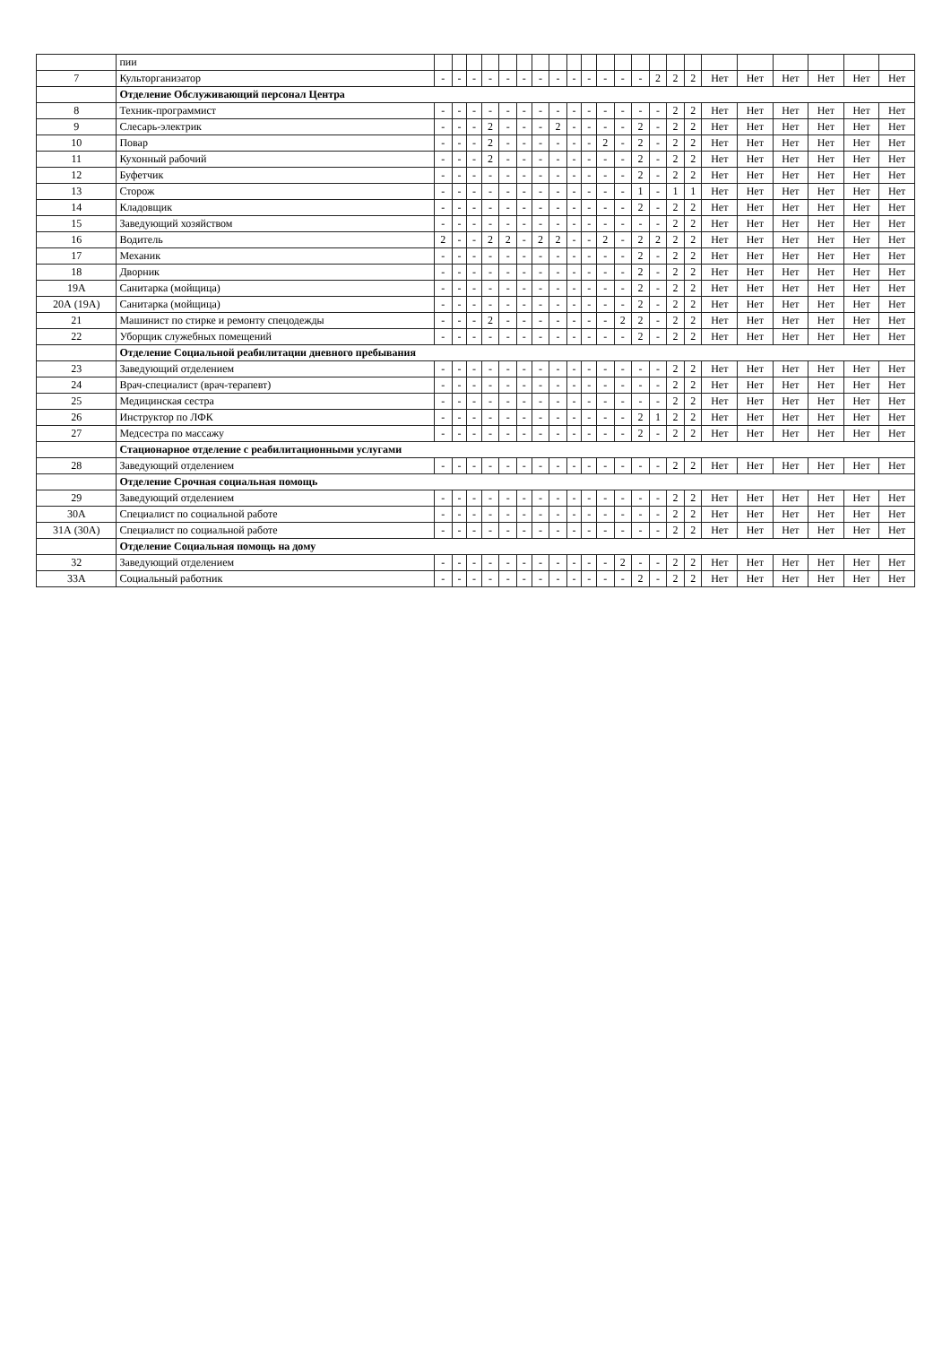| | пии | | | | | | | | | | | | | | | | | | | | | | |
| 7 | Культорганизатор | - | - | - | - | - | - | - | - | - | - | - | - | - | 2 | 2 | 2 | Нет | Нет | Нет | Нет | Нет | Нет |
| | Отделение Обслуживающий персонал Центра | | | | | | | | | | | | | | | | | | | | | | |
| 8 | Техник-программист | - | - | - | - | - | - | - | - | - | - | - | - | - | - | 2 | 2 | Нет | Нет | Нет | Нет | Нет | Нет |
| 9 | Слесарь-электрик | - | - | - | 2 | - | - | - | 2 | - | - | - | - | 2 | - | 2 | 2 | Нет | Нет | Нет | Нет | Нет | Нет |
| 10 | Повар | - | - | - | 2 | - | - | - | - | - | - | 2 | - | 2 | - | 2 | 2 | Нет | Нет | Нет | Нет | Нет | Нет |
| 11 | Кухонный рабочий | - | - | - | 2 | - | - | - | - | - | - | - | - | 2 | - | 2 | 2 | Нет | Нет | Нет | Нет | Нет | Нет |
| 12 | Буфетчик | - | - | - | - | - | - | - | - | - | - | - | - | 2 | - | 2 | 2 | Нет | Нет | Нет | Нет | Нет | Нет |
| 13 | Сторож | - | - | - | - | - | - | - | - | - | - | - | - | 1 | - | 1 | 1 | Нет | Нет | Нет | Нет | Нет | Нет |
| 14 | Кладовщик | - | - | - | - | - | - | - | - | - | - | - | - | 2 | - | 2 | 2 | Нет | Нет | Нет | Нет | Нет | Нет |
| 15 | Заведующий хозяйством | - | - | - | - | - | - | - | - | - | - | - | - | - | - | 2 | 2 | Нет | Нет | Нет | Нет | Нет | Нет |
| 16 | Водитель | 2 | - | - | 2 | 2 | - | 2 | 2 | - | - | 2 | - | 2 | 2 | 2 | 2 | Нет | Нет | Нет | Нет | Нет | Нет |
| 17 | Механик | - | - | - | - | - | - | - | - | - | - | - | - | 2 | - | 2 | 2 | Нет | Нет | Нет | Нет | Нет | Нет |
| 18 | Дворник | - | - | - | - | - | - | - | - | - | - | - | - | 2 | - | 2 | 2 | Нет | Нет | Нет | Нет | Нет | Нет |
| 19А | Санитарка (мойщица) | - | - | - | - | - | - | - | - | - | - | - | - | 2 | - | 2 | 2 | Нет | Нет | Нет | Нет | Нет | Нет |
| 20А (19А) | Санитарка (мойщица) | - | - | - | - | - | - | - | - | - | - | - | - | 2 | - | 2 | 2 | Нет | Нет | Нет | Нет | Нет | Нет |
| 21 | Машинист по стирке и ремонту спецодежды | - | - | - | 2 | - | - | - | - | - | - | - | 2 | 2 | - | 2 | 2 | Нет | Нет | Нет | Нет | Нет | Нет |
| 22 | Уборщик служебных помещений | - | - | - | - | - | - | - | - | - | - | - | - | 2 | - | 2 | 2 | Нет | Нет | Нет | Нет | Нет | Нет |
| | Отделение Социальной реабилитации дневного пребывания | | | | | | | | | | | | | | | | | | | | | | |
| 23 | Заведующий отделением | - | - | - | - | - | - | - | - | - | - | - | - | - | - | 2 | 2 | Нет | Нет | Нет | Нет | Нет | Нет |
| 24 | Врач-специалист (врач-терапевт) | - | - | - | - | - | - | - | - | - | - | - | - | - | - | 2 | 2 | Нет | Нет | Нет | Нет | Нет | Нет |
| 25 | Медицинская сестра | - | - | - | - | - | - | - | - | - | - | - | - | - | - | 2 | 2 | Нет | Нет | Нет | Нет | Нет | Нет |
| 26 | Инструктор по ЛФК | - | - | - | - | - | - | - | - | - | - | - | - | 2 | 1 | 2 | 2 | Нет | Нет | Нет | Нет | Нет | Нет |
| 27 | Медсестра по массажу | - | - | - | - | - | - | - | - | - | - | - | - | 2 | - | 2 | 2 | Нет | Нет | Нет | Нет | Нет | Нет |
| | Стационарное отделение с реабилитационными услугами | | | | | | | | | | | | | | | | | | | | | | |
| 28 | Заведующий отделением | - | - | - | - | - | - | - | - | - | - | - | - | - | - | 2 | 2 | Нет | Нет | Нет | Нет | Нет | Нет |
| | Отделение Срочная социальная помощь | | | | | | | | | | | | | | | | | | | | | | |
| 29 | Заведующий отделением | - | - | - | - | - | - | - | - | - | - | - | - | - | - | 2 | 2 | Нет | Нет | Нет | Нет | Нет | Нет |
| 30А | Специалист по социальной работе | - | - | - | - | - | - | - | - | - | - | - | - | - | - | 2 | 2 | Нет | Нет | Нет | Нет | Нет | Нет |
| 31А (30А) | Специалист по социальной работе | - | - | - | - | - | - | - | - | - | - | - | - | - | - | 2 | 2 | Нет | Нет | Нет | Нет | Нет | Нет |
| | Отделение Социальная помощь на дому | | | | | | | | | | | | | | | | | | | | | | |
| 32 | Заведующий отделением | - | - | - | - | - | - | - | - | - | - | - | 2 | - | - | 2 | 2 | Нет | Нет | Нет | Нет | Нет | Нет |
| 33А | Социальный работник | - | - | - | - | - | - | - | - | - | - | - | - | 2 | - | 2 | 2 | Нет | Нет | Нет | Нет | Нет | Нет |